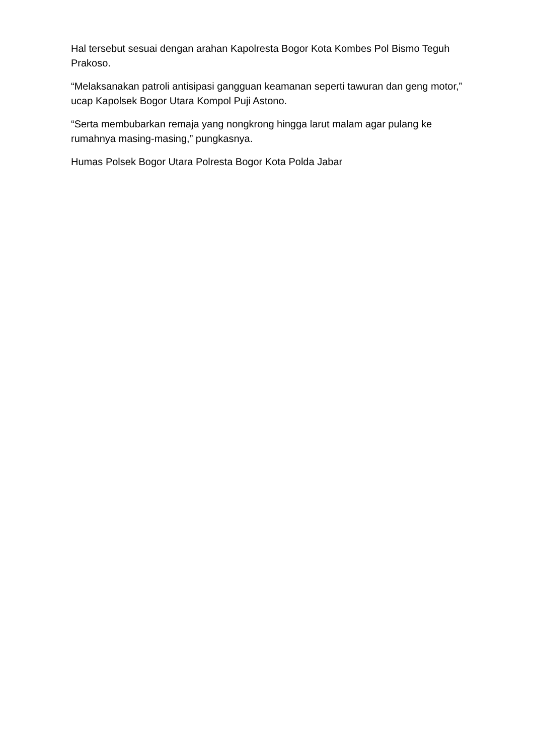Hal tersebut sesuai dengan arahan Kapolresta Bogor Kota Kombes Pol Bismo Teguh Prakoso.
“Melaksanakan patroli antisipasi gangguan keamanan seperti tawuran dan geng motor,” ucap Kapolsek Bogor Utara Kompol Puji Astono.
“Serta membubarkan remaja yang nongkrong hingga larut malam agar pulang ke rumahnya masing-masing,” pungkasnya.
Humas Polsek Bogor Utara Polresta Bogor Kota Polda Jabar